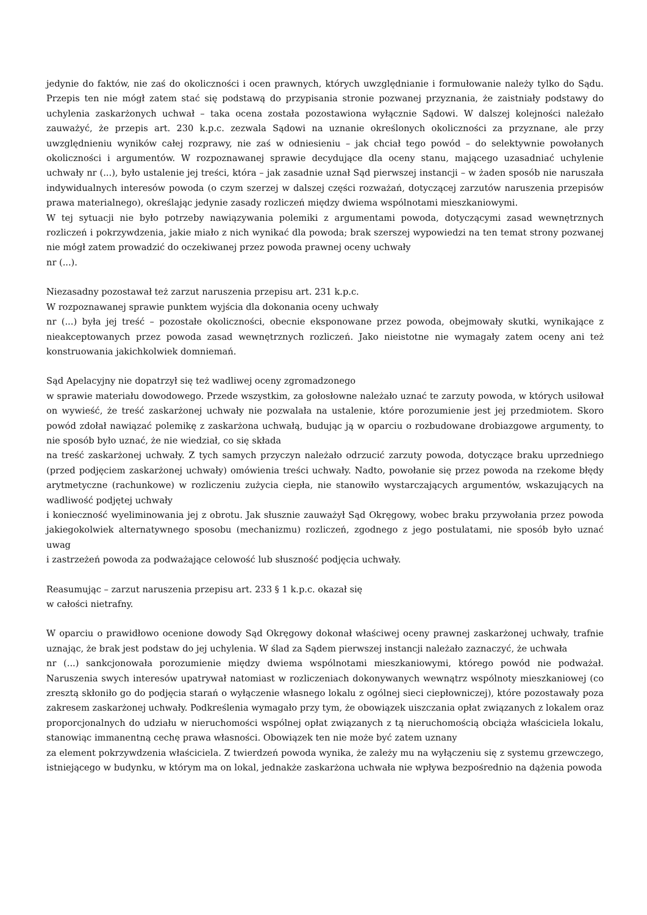jedynie do faktów, nie zaś do okoliczności i ocen prawnych, których uwzględnianie i formułowanie należy tylko do Sądu. Przepis ten nie mógł zatem stać się podstawą do przypisania stronie pozwanej przyznania, że zaistniały podstawy do uchylenia zaskarżonych uchwał – taka ocena została pozostawiona wyłącznie Sądowi. W dalszej kolejności należało zauważyć, że przepis art. 230 k.p.c. zezwala Sądowi na uznanie określonych okoliczności za przyznane, ale przy uwzględnieniu wyników całej rozprawy, nie zaś w odniesieniu – jak chciał tego powód – do selektywnie powołanych okoliczności i argumentów. W rozpoznawanej sprawie decydujące dla oceny stanu, mającego uzasadniać uchylenie uchwały nr (...), było ustalenie jej treści, która – jak zasadnie uznał Sąd pierwszej instancji – w żaden sposób nie naruszała indywidualnych interesów powoda (o czym szerzej w dalszej części rozważań, dotyczącej zarzutów naruszenia przepisów prawa materialnego), określając jedynie zasady rozliczeń między dwiema wspólnotami mieszkaniowymi.
W tej sytuacji nie było potrzeby nawiązywania polemiki z argumentami powoda, dotyczącymi zasad wewnętrznych rozliczeń i pokrzywdzenia, jakie miało z nich wynikać dla powoda; brak szerszej wypowiedzi na ten temat strony pozwanej nie mógł zatem prowadzić do oczekiwanej przez powoda prawnej oceny uchwały
nr (...).
Niezasadny pozostawał też zarzut naruszenia przepisu art. 231 k.p.c.
W rozpoznawanej sprawie punktem wyjścia dla dokonania oceny uchwały
nr (...) była jej treść – pozostałe okoliczności, obecnie eksponowane przez powoda, obejmowały skutki, wynikające z nieakceptowanych przez powoda zasad wewnętrznych rozliczeń. Jako nieistotne nie wymagały zatem oceny ani też konstruowania jakichkolwiek domniemań.
Sąd Apelacyjny nie dopatrzył się też wadliwej oceny zgromadzonego
w sprawie materiału dowodowego. Przede wszystkim, za gołosłowne należało uznać te zarzuty powoda, w których usiłował on wywieść, że treść zaskarżonej uchwały nie pozwalała na ustalenie, które porozumienie jest jej przedmiotem. Skoro powód zdołał nawiązać polemikę z zaskarżona uchwałą, budując ją w oparciu o rozbudowane drobiazgowe argumenty, to nie sposób było uznać, że nie wiedział, co się składa
na treść zaskarżonej uchwały. Z tych samych przyczyn należało odrzucić zarzuty powoda, dotyczące braku uprzedniego (przed podjęciem zaskarżonej uchwały) omówienia treści uchwały. Nadto, powołanie się przez powoda na rzekome błędy arytmetyczne (rachunkowe) w rozliczeniu zużycia ciepła, nie stanowiło wystarczających argumentów, wskazujących na wadliwość podjętej uchwały
i konieczność wyeliminowania jej z obrotu. Jak słusznie zauważył Sąd Okręgowy, wobec braku przywołania przez powoda jakiegokolwiek alternatywnego sposobu (mechanizmu) rozliczeń, zgodnego z jego postulatami, nie sposób było uznać uwag
i zastrzeżeń powoda za podważające celowość lub słuszność podjęcia uchwały.
Reasumując – zarzut naruszenia przepisu art. 233 § 1 k.p.c. okazał się
w całości nietrafny.
W oparciu o prawidłowo ocenione dowody Sąd Okręgowy dokonał właściwej oceny prawnej zaskarżonej uchwały, trafnie uznając, że brak jest podstaw do jej uchylenia. W ślad za Sądem pierwszej instancji należało zaznaczyć, że uchwała
nr (...) sankcjonowała porozumienie między dwiema wspólnotami mieszkaniowymi, którego powód nie podważał. Naruszenia swych interesów upatrywał natomiast w rozliczeniach dokonywanych wewnątrz wspólnoty mieszkaniowej (co zresztą skłoniło go do podjęcia starań o wyłączenie własnego lokalu z ogólnej sieci ciepłowniczej), które pozostawały poza zakresem zaskarżonej uchwały. Podkreślenia wymagało przy tym, że obowiązek uiszczania opłat związanych z lokalem oraz proporcjonalnych do udziału w nieruchomości wspólnej opłat związanych z tą nieruchomością obciąża właściciela lokalu, stanowiąc immanentną cechę prawa własności. Obowiązek ten nie może być zatem uznany
za element pokrzywdzenia właściciela. Z twierdzeń powoda wynika, że zależy mu na wyłączeniu się z systemu grzewczego, istniejącego w budynku, w którym ma on lokal, jednakże zaskarżona uchwała nie wpływa bezpośrednio na dążenia powoda